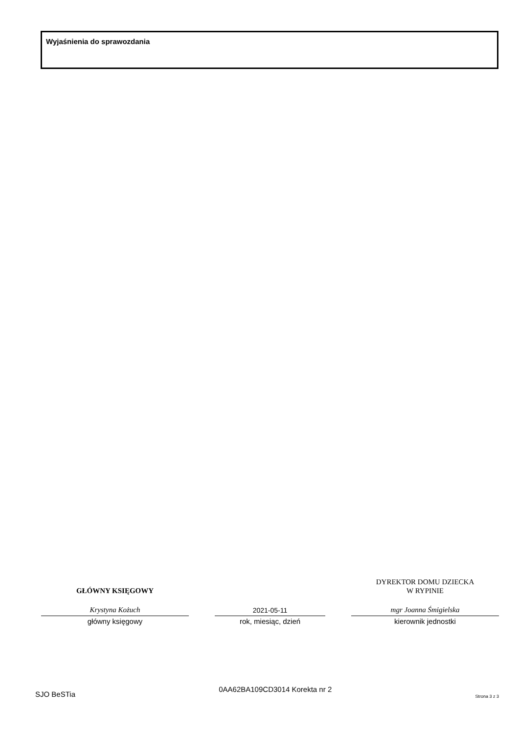Wyjaśnienia do sprawozdania
GŁÓWNY KSIĘGOWY
Krystyna Kożuch
główny księgowy
2021-05-11
rok, miesiąc, dzień
DYREKTOR DOMU DZIECKA
W RYPINIE
mgr Joanna Śmigielska
kierownik jednostki
SJO BeSTia 0AA62BA109CD3014 Korekta nr 2 Strona 3 z 3